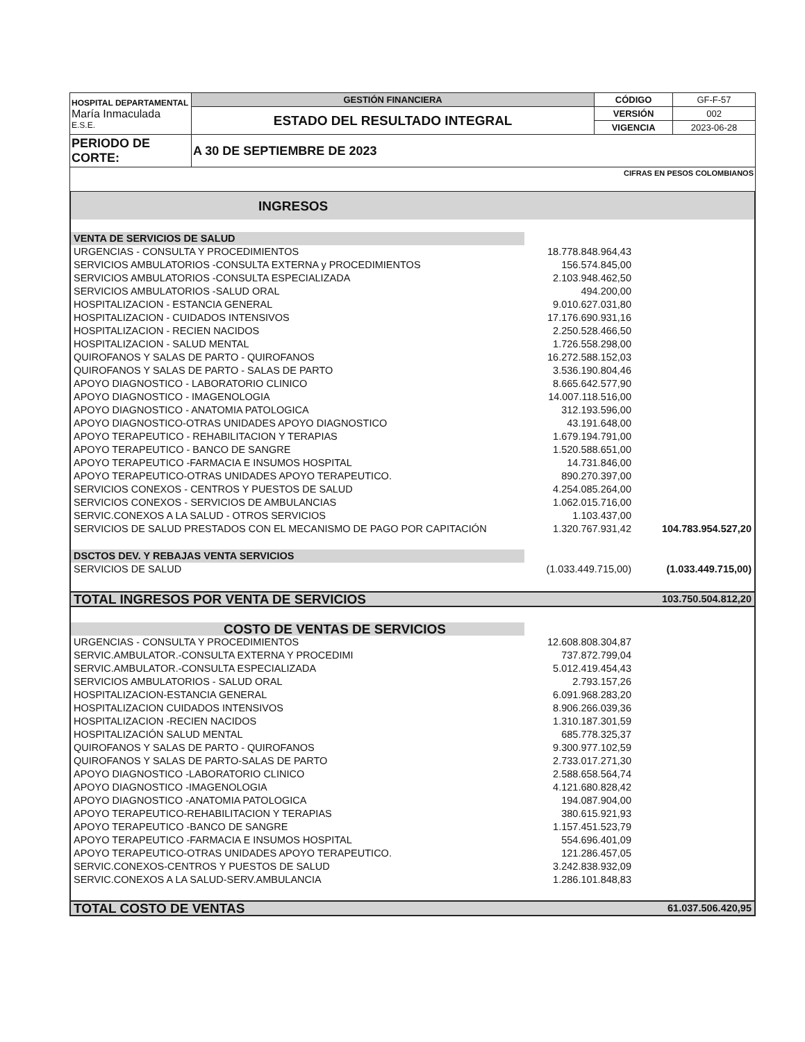| HOSPITAL DEPARTAMENTAL María Inmaculada E.S.E. | GESTIÓN FINANCIERA | CÓDIGO | GF-F-57 |
| | ESTADO DEL RESULTADO INTEGRAL | VERSIÓN | 002 |
| | | VIGENCIA | 2023-06-28 |
| PERIODO DE CORTE: | A 30 DE SEPTIEMBRE DE 2023 | | |
| CIFRAS EN PESOS COLOMBIANOS | | | |
| INGRESOS | | |
| VENTA DE SERVICIOS DE SALUD | | |
| URGENCIAS - CONSULTA Y PROCEDIMIENTOS | 18.778.848.964,43 | |
| SERVICIOS AMBULATORIOS -CONSULTA EXTERNA y PROCEDIMIENTOS | 156.574.845,00 | |
| SERVICIOS AMBULATORIOS -CONSULTA ESPECIALIZADA | 2.103.948.462,50 | |
| SERVICIOS AMBULATORIOS -SALUD ORAL | 494.200,00 | |
| HOSPITALIZACION - ESTANCIA GENERAL | 9.010.627.031,80 | |
| HOSPITALIZACION - CUIDADOS INTENSIVOS | 17.176.690.931,16 | |
| HOSPITALIZACION - RECIEN NACIDOS | 2.250.528.466,50 | |
| HOSPITALIZACION - SALUD MENTAL | 1.726.558.298,00 | |
| QUIROFANOS Y SALAS DE PARTO - QUIROFANOS | 16.272.588.152,03 | |
| QUIROFANOS Y SALAS DE PARTO - SALAS DE PARTO | 3.536.190.804,46 | |
| APOYO DIAGNOSTICO - LABORATORIO CLINICO | 8.665.642.577,90 | |
| APOYO DIAGNOSTICO - IMAGENOLOGIA | 14.007.118.516,00 | |
| APOYO DIAGNOSTICO - ANATOMIA PATOLOGICA | 312.193.596,00 | |
| APOYO DIAGNOSTICO-OTRAS UNIDADES APOYO DIAGNOSTICO | 43.191.648,00 | |
| APOYO TERAPEUTICO - REHABILITACION Y TERAPIAS | 1.679.194.791,00 | |
| APOYO TERAPEUTICO - BANCO DE SANGRE | 1.520.588.651,00 | |
| APOYO TERAPEUTICO -FARMACIA E INSUMOS HOSPITAL | 14.731.846,00 | |
| APOYO TERAPEUTICO-OTRAS UNIDADES APOYO TERAPEUTICO. | 890.270.397,00 | |
| SERVICIOS CONEXOS - CENTROS Y PUESTOS DE SALUD | 4.254.085.264,00 | |
| SERVICIOS CONEXOS - SERVICIOS DE AMBULANCIAS | 1.062.015.716,00 | |
| SERVIC.CONEXOS A LA SALUD - OTROS SERVICIOS | 1.103.437,00 | |
| SERVICIOS DE SALUD PRESTADOS CON EL MECANISMO DE PAGO POR CAPITACIÓN | 1.320.767.931,42 | 104.783.954.527,20 |
| DSCTOS DEV. Y REBAJAS VENTA SERVICIOS | | |
| SERVICIOS DE SALUD | (1.033.449.715,00) | (1.033.449.715,00) |
| TOTAL INGRESOS POR VENTA DE SERVICIOS | | 103.750.504.812,20 |
| COSTO DE VENTAS DE SERVICIOS | | |
| URGENCIAS - CONSULTA Y PROCEDIMIENTOS | 12.608.808.304,87 | |
| SERVIC.AMBULATOR.-CONSULTA EXTERNA Y PROCEDIMI | 737.872.799,04 | |
| SERVIC.AMBULATOR.-CONSULTA ESPECIALIZADA | 5.012.419.454,43 | |
| SERVICIOS AMBULATORIOS - SALUD ORAL | 2.793.157,26 | |
| HOSPITALIZACION-ESTANCIA GENERAL | 6.091.968.283,20 | |
| HOSPITALIZACION CUIDADOS INTENSIVOS | 8.906.266.039,36 | |
| HOSPITALIZACION -RECIEN NACIDOS | 1.310.187.301,59 | |
| HOSPITALIZACIÓN SALUD MENTAL | 685.778.325,37 | |
| QUIROFANOS Y SALAS DE PARTO - QUIROFANOS | 9.300.977.102,59 | |
| QUIROFANOS Y SALAS DE PARTO-SALAS DE PARTO | 2.733.017.271,30 | |
| APOYO DIAGNOSTICO -LABORATORIO CLINICO | 2.588.658.564,74 | |
| APOYO DIAGNOSTICO -IMAGENOLOGIA | 4.121.680.828,42 | |
| APOYO DIAGNOSTICO -ANATOMIA PATOLOGICA | 194.087.904,00 | |
| APOYO TERAPEUTICO-REHABILITACION Y TERAPIAS | 380.615.921,93 | |
| APOYO TERAPEUTICO -BANCO DE SANGRE | 1.157.451.523,79 | |
| APOYO TERAPEUTICO -FARMACIA E INSUMOS HOSPITAL | 554.696.401,09 | |
| APOYO TERAPEUTICO-OTRAS UNIDADES APOYO TERAPEUTICO. | 121.286.457,05 | |
| SERVIC.CONEXOS-CENTROS Y PUESTOS DE SALUD | 3.242.838.932,09 | |
| SERVIC.CONEXOS A LA SALUD-SERV.AMBULANCIA | 1.286.101.848,83 | |
| TOTAL COSTO DE VENTAS | | 61.037.506.420,95 |